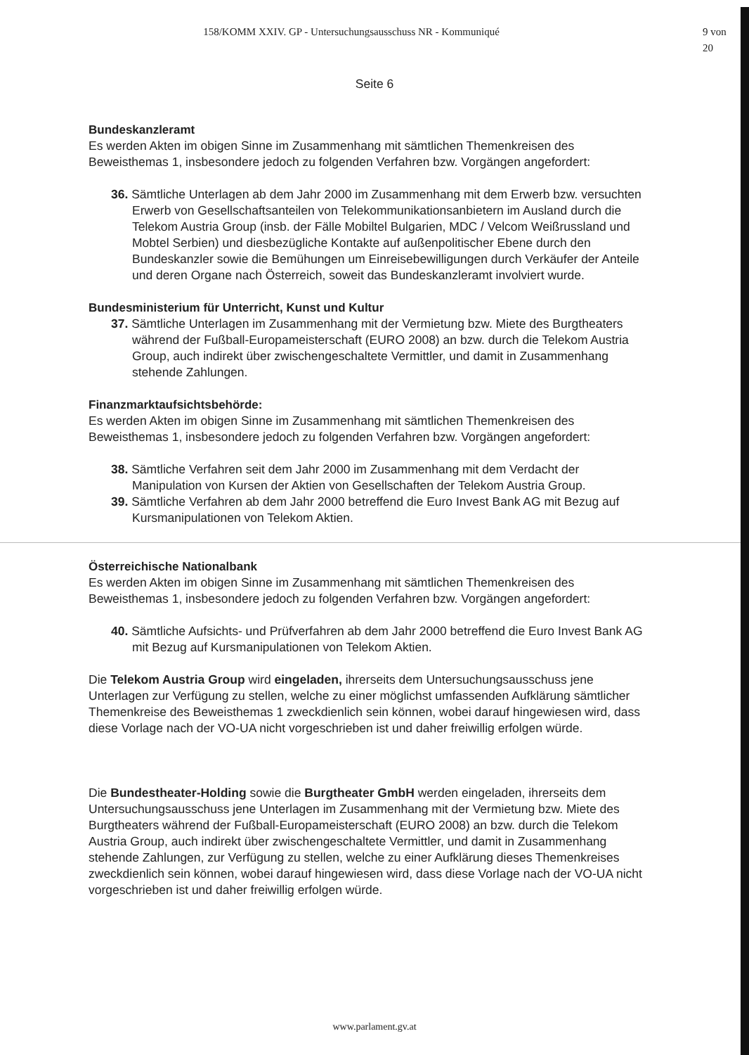158/KOMM XXIV. GP - Untersuchungsausschuss NR - Kommuniqué 9 von 20
Seite 6
Bundeskanzleramt
Es werden Akten im obigen Sinne im Zusammenhang mit sämtlichen Themenkreisen des Beweisthemas 1, insbesondere jedoch zu folgenden Verfahren bzw. Vorgängen angefordert:
36. Sämtliche Unterlagen ab dem Jahr 2000 im Zusammenhang mit dem Erwerb bzw. versuchten Erwerb von Gesellschaftsanteilen von Telekommunikationsanbietern im Ausland durch die Telekom Austria Group (insb. der Fälle Mobiltel Bulgarien, MDC / Velcom Weißrussland und Mobtel Serbien) und diesbezügliche Kontakte auf außenpolitischer Ebene durch den Bundeskanzler sowie die Bemühungen um Einreisebewilligungen durch Verkäufer der Anteile und deren Organe nach Österreich, soweit das Bundeskanzleramt involviert wurde.
Bundesministerium für Unterricht, Kunst und Kultur
37. Sämtliche Unterlagen im Zusammenhang mit der Vermietung bzw. Miete des Burgtheaters während der Fußball-Europameisterschaft (EURO 2008) an bzw. durch die Telekom Austria Group, auch indirekt über zwischengeschaltete Vermittler, und damit in Zusammenhang stehende Zahlungen.
Finanzmarktaufsichtsbehörde:
Es werden Akten im obigen Sinne im Zusammenhang mit sämtlichen Themenkreisen des Beweisthemas 1, insbesondere jedoch zu folgenden Verfahren bzw. Vorgängen angefordert:
38. Sämtliche Verfahren seit dem Jahr 2000 im Zusammenhang mit dem Verdacht der Manipulation von Kursen der Aktien von Gesellschaften der Telekom Austria Group.
39. Sämtliche Verfahren ab dem Jahr 2000 betreffend die Euro Invest Bank AG mit Bezug auf Kursmanipulationen von Telekom Aktien.
Österreichische Nationalbank
Es werden Akten im obigen Sinne im Zusammenhang mit sämtlichen Themenkreisen des Beweisthemas 1, insbesondere jedoch zu folgenden Verfahren bzw. Vorgängen angefordert:
40. Sämtliche Aufsichts- und Prüfverfahren ab dem Jahr 2000 betreffend die Euro Invest Bank AG mit Bezug auf Kursmanipulationen von Telekom Aktien.
Die Telekom Austria Group wird eingeladen, ihrerseits dem Untersuchungsausschuss jene Unterlagen zur Verfügung zu stellen, welche zu einer möglichst umfassenden Aufklärung sämtlicher Themenkreise des Beweisthemas 1 zweckdienlich sein können, wobei darauf hingewiesen wird, dass diese Vorlage nach der VO-UA nicht vorgeschrieben ist und daher freiwillig erfolgen würde.
Die Bundestheater-Holding sowie die Burgtheater GmbH werden eingeladen, ihrerseits dem Untersuchungsausschuss jene Unterlagen im Zusammenhang mit der Vermietung bzw. Miete des Burgtheaters während der Fußball-Europameisterschaft (EURO 2008) an bzw. durch die Telekom Austria Group, auch indirekt über zwischengeschaltete Vermittler, und damit in Zusammenhang stehende Zahlungen, zur Verfügung zu stellen, welche zu einer Aufklärung dieses Themenkreises zweckdienlich sein können, wobei darauf hingewiesen wird, dass diese Vorlage nach der VO-UA nicht vorgeschrieben ist und daher freiwillig erfolgen würde.
www.parlament.gv.at